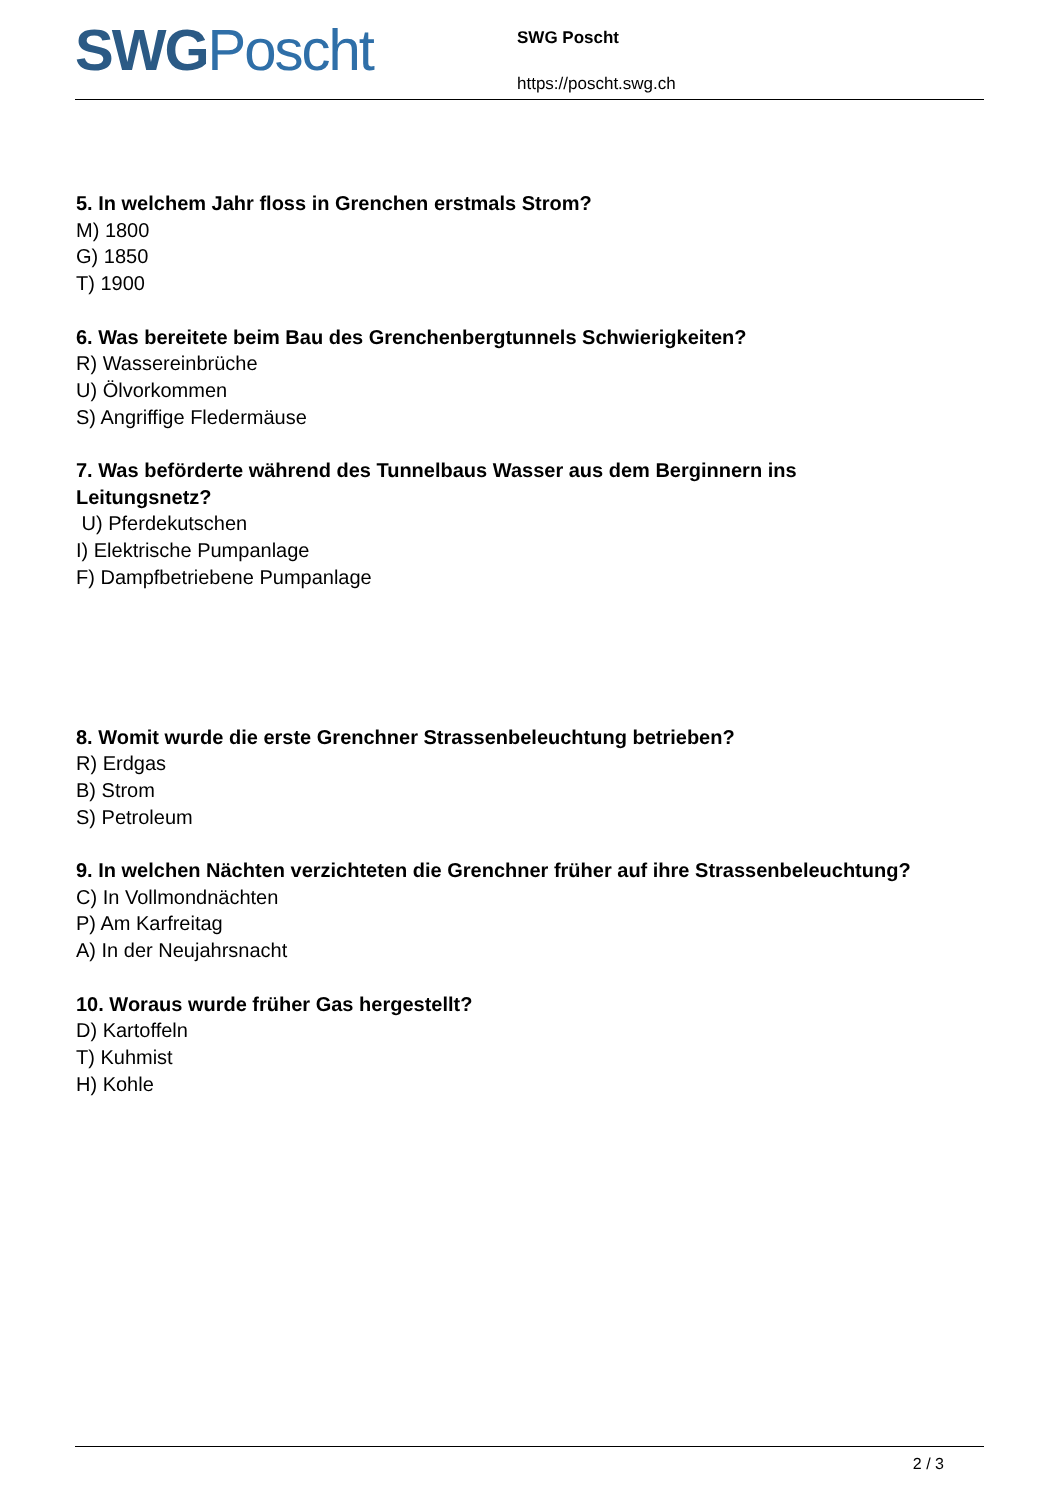SWG Poscht
SWG Poscht
https://poscht.swg.ch
5. In welchem Jahr floss in Grenchen erstmals Strom?
M) 1800
G) 1850
T) 1900
6. Was bereitete beim Bau des Grenchenbergtunnels Schwierigkeiten?
R) Wassereinbrüche
U) Ölvorkommen
S) Angriffige Fledermäuse
7. Was beförderte während des Tunnelbaus Wasser aus dem Berginnern ins
Leitungsnetz?
U) Pferdekutschen
I) Elektrische Pumpanlage
F) Dampfbetriebene Pumpanlage
8. Womit wurde die erste Grenchner Strassenbeleuchtung betrieben?
R) Erdgas
B) Strom
S) Petroleum
9. In welchen Nächten verzichteten die Grenchner früher auf ihre Strassenbeleuchtung?
C) In Vollmondnächten
P) Am Karfreitag
A) In der Neujahrsnacht
10. Woraus wurde früher Gas hergestellt?
D) Kartoffeln
T) Kuhmist
H) Kohle
2 / 3